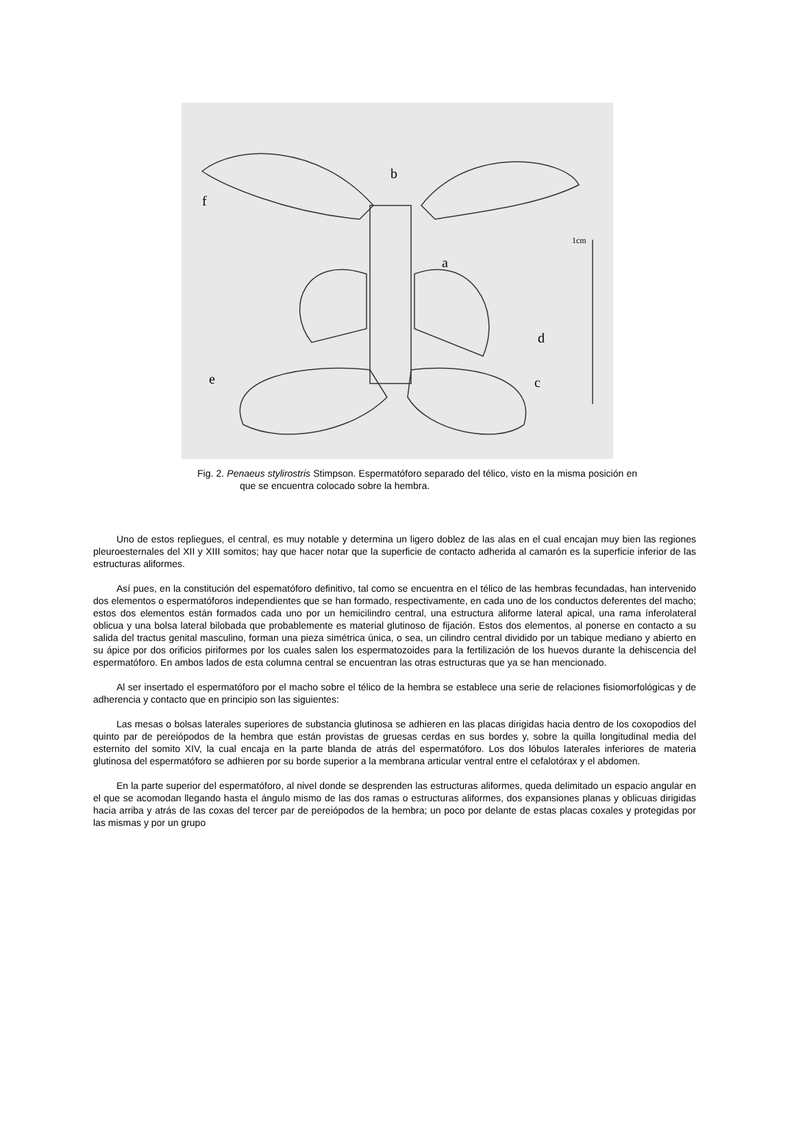f
b
a
d
e
c
1cm
Fig. 2. Penaeus stylirostris Stimpson. Espermatóforo separado del télico, visto en la misma posición en que se encuentra colocado sobre la hembra.
Uno de estos repliegues, el central, es muy notable y determina un ligero doblez de las alas en el cual encajan muy bien las regiones pleuroesternales del XII y XIII somitos; hay que hacer notar que la superficie de contacto adherida al camarón es la superficie inferior de las estructuras aliformes.
Así pues, en la constitución del espematóforo definitivo, tal como se encuentra en el télico de las hembras fecundadas, han intervenido dos elementos o espermatóforos independientes que se han formado, respectivamente, en cada uno de los conductos deferentes del macho; estos dos elementos están formados cada uno por un hemicilindro central, una estructura aliforme lateral apical, una rama ínferolateral oblicua y una bolsa lateral bilobada que probablemente es material glutinoso de fijación. Estos dos elementos, al ponerse en contacto a su salida del tractus genital masculino, forman una pieza simétrica única, o sea, un cilindro central dividido por un tabique mediano y abierto en su ápice por dos orificios piriformes por los cuales salen los espermatozoides para la fertilización de los huevos durante la dehiscencia del espermatóforo. En ambos lados de esta columna central se encuentran las otras estructuras que ya se han mencionado.
Al ser insertado el espermatóforo por el macho sobre el télico de la hembra se establece una serie de relaciones fisiomorfológicas y de adherencia y contacto que en principio son las siguientes:
Las mesas o bolsas laterales superiores de substancia glutinosa se adhieren en las placas dirigidas hacia dentro de los coxopodios del quinto par de pereiópodos de la hembra que están provistas de gruesas cerdas en sus bordes y, sobre la quilla longitudinal media del esternito del somito XIV, la cual encaja en la parte blanda de atrás del espermatóforo. Los dos lóbulos laterales inferiores de materia glutinosa del espermatóforo se adhieren por su borde superior a la membrana articular ventral entre el cefalotórax y el abdomen.
En la parte superior del espermatóforo, al nivel donde se desprenden las estructuras aliformes, queda delimitado un espacio angular en el que se acomodan llegando hasta el ángulo mismo de las dos ramas o estructuras aliformes, dos expansiones planas y oblicuas dirigidas hacia arriba y atrás de las coxas del tercer par de pereiópodos de la hembra; un poco por delante de estas placas coxales y protegidas por las mismas y por un grupo